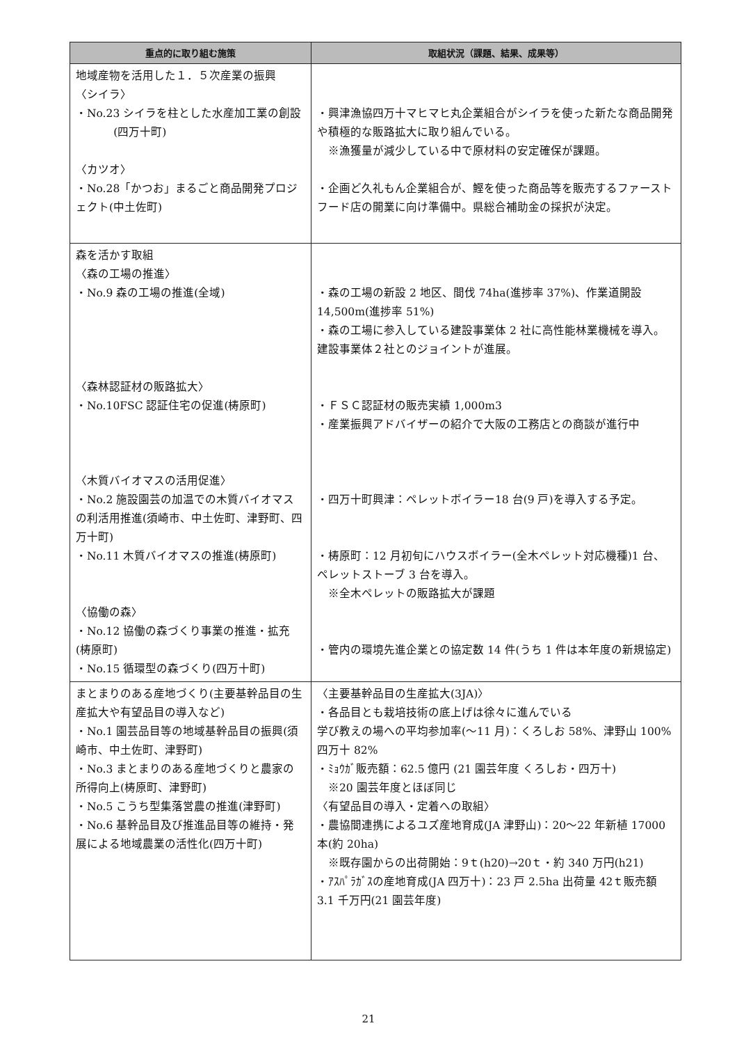| 重点的に取り組む施策 | 取組状況（課題、結果、成果等） |
| --- | --- |
| 地域産物を活用した１．５次産業の振興 〈シイラ〉 ・No.23 シイラを柱とした水産加工業の創設 (四万十町) 〈カツオ〉 ・No.28「かつお」まるごと商品開発プロジェクト(中土佐町) | ・興津漁協四万十マヒマヒ丸企業組合がシイラを使った新たな商品開発や積極的な販路拡大に取り組んでいる。 ※漁獲量が減少している中で原材料の安定確保が課題。 ・企画ど久礼もん企業組合が、鰹を使った商品等を販売するファーストフード店の開業に向け準備中。県総合補助金の採択が決定。 |
| 森を活かす取組 〈森の工場の推進〉 ・No.9 森の工場の推進(全域) 〈森林認証材の販路拡大〉 ・No.10FSC 認証住宅の促進(梼原町) 〈木質バイオマスの活用促進〉 ・No.2 施設園芸の加温での木質バイオマスの利活用推進(須崎市、中土佐町、津野町、四万十町) ・No.11 木質バイオマスの推進(梼原町) 〈協働の森〉 ・No.12 協働の森づくり事業の推進・拡充(梼原町) ・No.15 循環型の森づくり(四万十町) | ・森の工場の新設 2 地区、間伐 74ha(進捗率 37%)、作業道開設 14,500m(進捗率 51%) ・森の工場に参入している建設事業体 2 社に高性能林業機械を導入。建設事業体２社とのジョイントが進展。 ・ＦＳＣ認証材の販売実績 1,000m3 ・産業振興アドバイザーの紹介で大阪の工務店との商談が進行中 ・四万十町興津：ペレットボイラー18 台(9 戸)を導入する予定。 ・梼原町：12 月初旬にハウスボイラー(全木ペレット対応機種)1 台、ペレットストーブ 3 台を導入。 ※全木ペレットの販路拡大が課題 ・管内の環境先進企業との協定数 14 件(うち 1 件は本年度の新規協定) |
| まとまりのある産地づくり(主要基幹品目の生産拡大や有望品目の導入など) ・No.1 園芸品目等の地域基幹品目の振興(須崎市、中土佐町、津野町) ・No.3 まとまりのある産地づくりと農家の所得向上(梼原町、津野町) ・No.5 こうち型集落営農の推進(津野町) ・No.6 基幹品目及び推進品目等の維持・発展による地域農業の活性化(四万十町) | 〈主要基幹品目の生産拡大(3JA)〉 ・各品目とも栽培技術の底上げは徐々に進んでいる 学び教えの場への平均参加率(～11 月)：くろしお 58%、津野山 100% 四万十 82% ・ﾐｮｳｶﾞ販売額：62.5 億円 (21 園芸年度 くろしお・四万十) ※20 園芸年度とほぼ同じ 〈有望品目の導入・定着への取組〉 ・農協間連携によるユズ産地育成(JA 津野山)：20～22 年新植 17000 本(約 20ha) ※既存園からの出荷開始：9ｔ(h20)→20ｔ・約 340 万円(h21) ・ｱｽﾊﾟﾗｶﾞｽの産地育成(JA 四万十)：23 戸 2.5ha 出荷量 42ｔ販売額 3.1 千万円(21 園芸年度) |
21